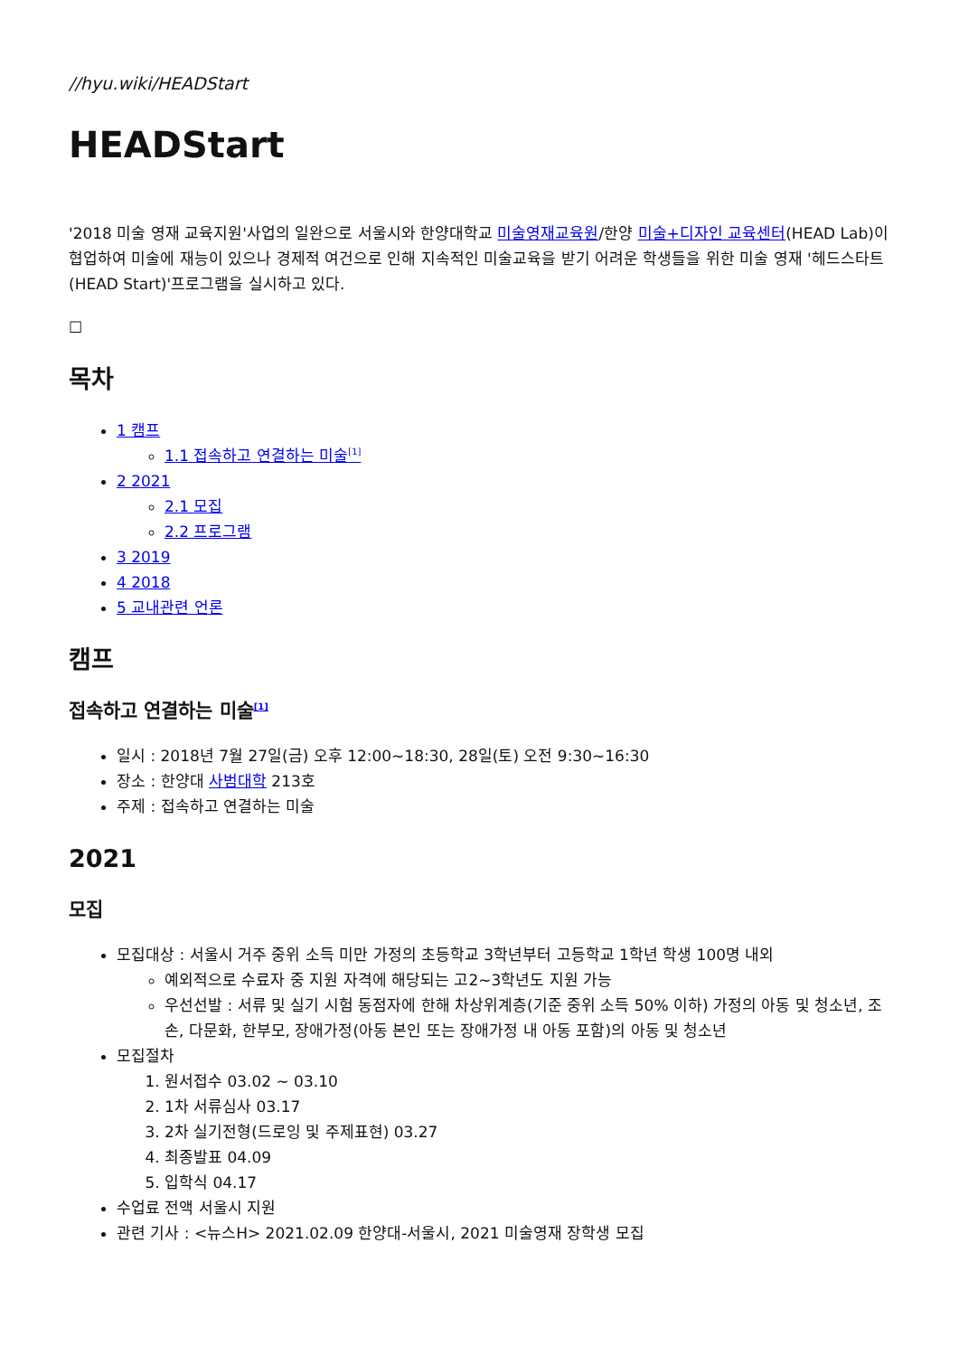//hyu.wiki/HEADStart
HEADStart
'2018 미술 영재 교육지원'사업의 일완으로 서울시와 한양대학교 미술영재교육원/한양 미술+디자인 교육센터(HEAD Lab)이 협업하여 미술에 재능이 있으나 경제적 여건으로 인해 지속적인 미술교육을 받기 어려운 학생들을 위한 미술 영재 '헤드스타트(HEAD Start)'프로그램을 실시하고 있다.
☐
목차
1 캠프
1.1 접속하고 연결하는 미술<sup>[1]</sup>
2 2021
2.1 모집
2.2 프로그램
3 2019
4 2018
5 교내관련 언론
캠프
접속하고 연결하는 미술<sup>[1]</sup>
일시 : 2018년 7월 27일(금) 오후 12:00~18:30, 28일(토) 오전 9:30~16:30
장소 : 한양대 사범대학 213호
주제 : 접속하고 연결하는 미술
2021
모집
모집대상 : 서울시 거주 중위 소득 미만 가정의 초등학교 3학년부터 고등학교 1학년 학생 100명 내외
예외적으로 수료자 중 지원 자격에 해당되는 고2~3학년도 지원 가능
우선선발 : 서류 및 실기 시험 동점자에 한해 차상위계층(기준 중위 소득 50% 이하) 가정의 아동 및 청소년, 조손, 다문화, 한부모, 장애가정(아동 본인 또는 장애가정 내 아동 포함)의 아동 및 청소년
모집절차
1. 원서접수 03.02 ~ 03.10
2. 1차 서류심사 03.17
3. 2차 실기전형(드로잉 및 주제표현) 03.27
4. 최종발표 04.09
5. 입학식 04.17
수업료 전액 서울시 지원
관련 기사 : <뉴스H> 2021.02.09 한양대-서울시, 2021 미술영재 장학생 모집